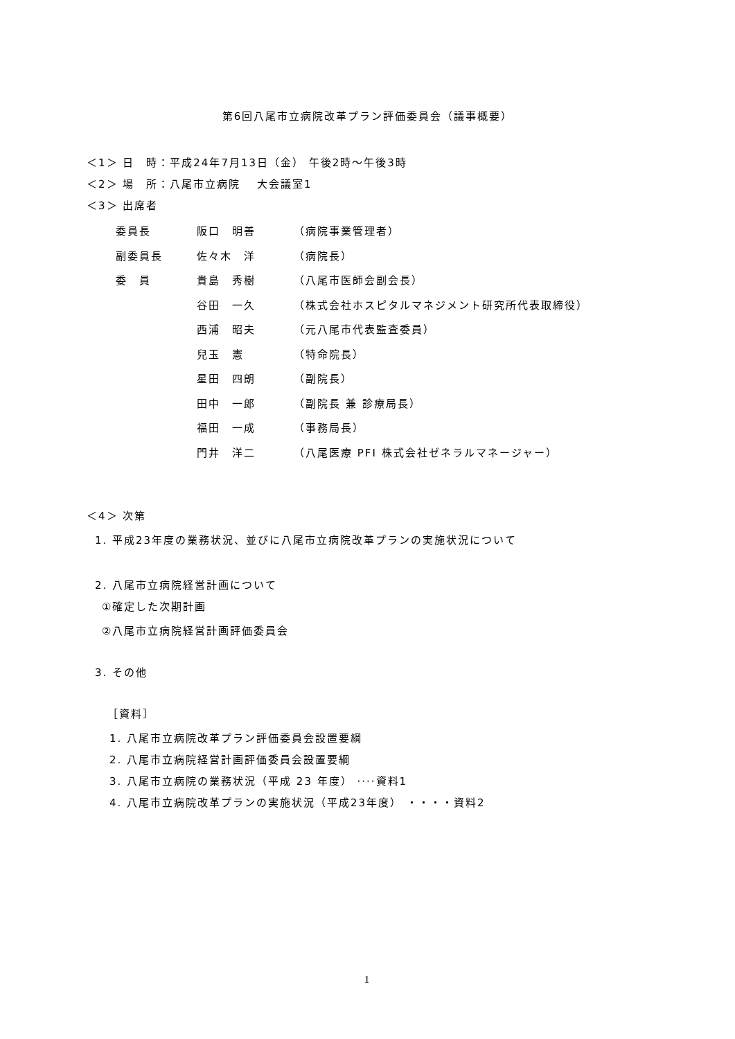第6回八尾市立病院改革プラン評価委員会（議事概要）
＜1＞ 日　時：平成24年7月13日（金） 午後2時～午後3時
＜2＞ 場　所：八尾市立病院　 大会議室1
＜3＞ 出席者
| 委員長 | 阪口 明善 | （病院事業管理者） |
| 副委員長 | 佐々木 洋 | （病院長） |
| 委 員 | 貴島 秀樹 | （八尾市医師会副会長） |
| | 谷田 一久 | （株式会社ホスピタルマネジメント研究所代表取締役） |
| | 西浦 昭夫 | （元八尾市代表監査委員） |
| | 兒玉 憲 | （特命院長） |
| | 星田 四朗 | （副院長） |
| | 田中 一郎 | （副院長 兼 診療局長） |
| | 福田 一成 | （事務局長） |
| | 門井 洋二 | （八尾医療 PFI 株式会社ゼネラルマネージャー） |
＜4＞ 次第
1. 平成23年度の業務状況、並びに八尾市立病院改革プランの実施状況について
2. 八尾市立病院経営計画について
①確定した次期計画
②八尾市立病院経営計画評価委員会
3. その他
［資料］
1. 八尾市立病院改革プラン評価委員会設置要綱
2. 八尾市立病院経営計画評価委員会設置要綱
3. 八尾市立病院の業務状況（平成 23 年度） ····資料1
4. 八尾市立病院改革プランの実施状況（平成23年度） ・・・・資料2
1